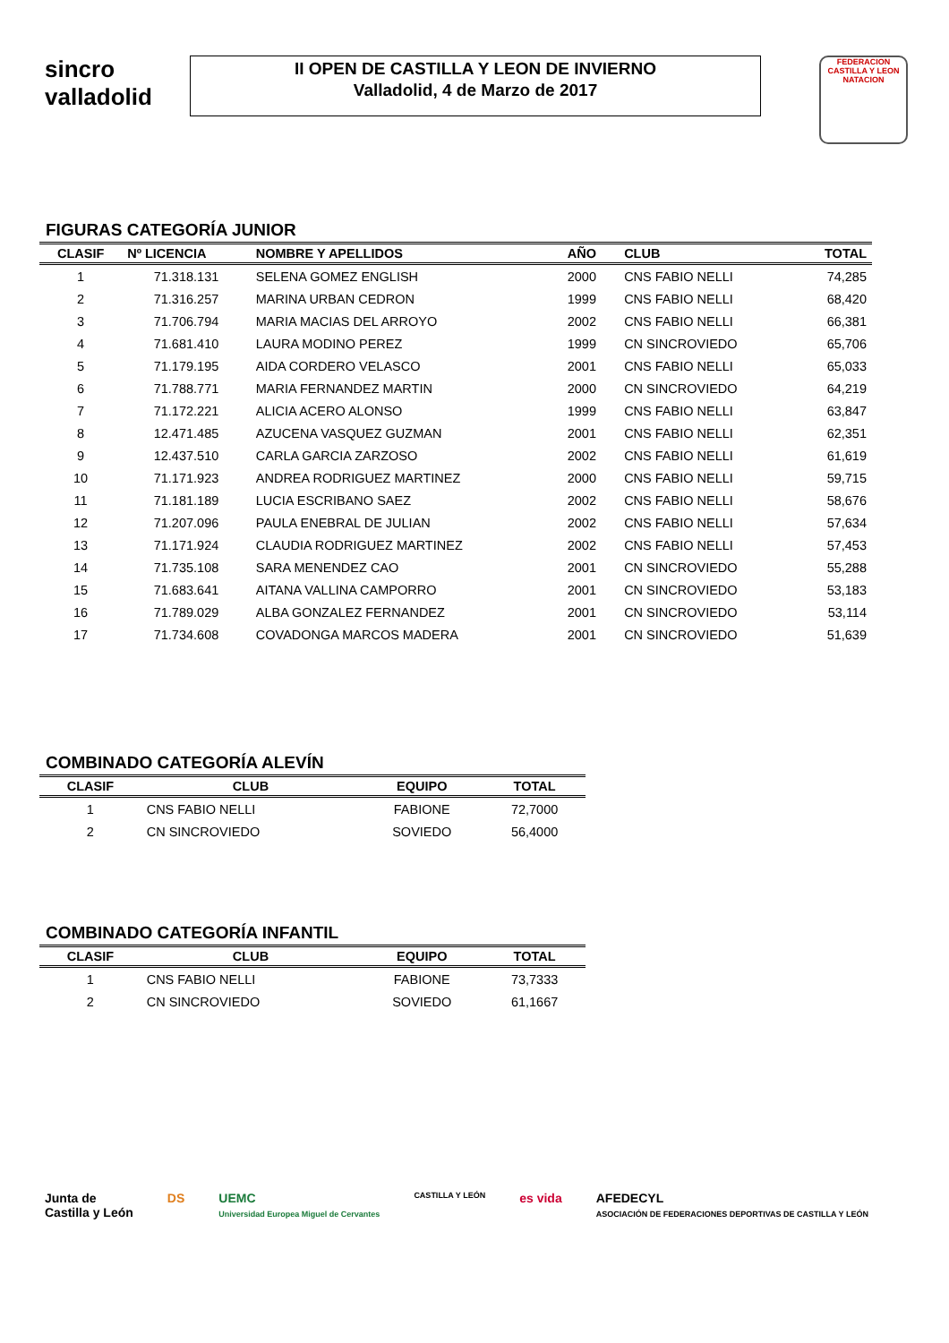sincro
valladolid
II OPEN DE CASTILLA Y LEON DE INVIERNO
Valladolid, 4 de Marzo de 2017
FEDERACION CASTILLA Y LEON NATACION
FIGURAS CATEGORÍA JUNIOR
| CLASIF | Nº LICENCIA | NOMBRE Y APELLIDOS | AÑO | CLUB | TOTAL |
| --- | --- | --- | --- | --- | --- |
| 1 | 71.318.131 | SELENA GOMEZ ENGLISH | 2000 | CNS FABIO NELLI | 74,285 |
| 2 | 71.316.257 | MARINA URBAN CEDRON | 1999 | CNS FABIO NELLI | 68,420 |
| 3 | 71.706.794 | MARIA MACIAS DEL ARROYO | 2002 | CNS FABIO NELLI | 66,381 |
| 4 | 71.681.410 | LAURA MODINO PEREZ | 1999 | CN SINCROVIEDO | 65,706 |
| 5 | 71.179.195 | AIDA CORDERO VELASCO | 2001 | CNS FABIO NELLI | 65,033 |
| 6 | 71.788.771 | MARIA FERNANDEZ MARTIN | 2000 | CN SINCROVIEDO | 64,219 |
| 7 | 71.172.221 | ALICIA ACERO ALONSO | 1999 | CNS FABIO NELLI | 63,847 |
| 8 | 12.471.485 | AZUCENA VASQUEZ GUZMAN | 2001 | CNS FABIO NELLI | 62,351 |
| 9 | 12.437.510 | CARLA GARCIA ZARZOSO | 2002 | CNS FABIO NELLI | 61,619 |
| 10 | 71.171.923 | ANDREA RODRIGUEZ MARTINEZ | 2000 | CNS FABIO NELLI | 59,715 |
| 11 | 71.181.189 | LUCIA ESCRIBANO SAEZ | 2002 | CNS FABIO NELLI | 58,676 |
| 12 | 71.207.096 | PAULA ENEBRAL DE JULIAN | 2002 | CNS FABIO NELLI | 57,634 |
| 13 | 71.171.924 | CLAUDIA RODRIGUEZ MARTINEZ | 2002 | CNS FABIO NELLI | 57,453 |
| 14 | 71.735.108 | SARA MENENDEZ CAO | 2001 | CN SINCROVIEDO | 55,288 |
| 15 | 71.683.641 | AITANA VALLINA CAMPORRO | 2001 | CN SINCROVIEDO | 53,183 |
| 16 | 71.789.029 | ALBA GONZALEZ FERNANDEZ | 2001 | CN SINCROVIEDO | 53,114 |
| 17 | 71.734.608 | COVADONGA MARCOS MADERA | 2001 | CN SINCROVIEDO | 51,639 |
COMBINADO CATEGORÍA ALEVÍN
| CLASIF | CLUB | EQUIPO | TOTAL |
| --- | --- | --- | --- |
| 1 | CNS FABIO NELLI | FABIONE | 72,7000 |
| 2 | CN SINCROVIEDO | SOVIEDO | 56,4000 |
COMBINADO CATEGORÍA INFANTIL
| CLASIF | CLUB | EQUIPO | TOTAL |
| --- | --- | --- | --- |
| 1 | CNS FABIO NELLI | FABIONE | 73,7333 |
| 2 | CN SINCROVIEDO | SOVIEDO | 61,1667 |
Junta de
Castilla y León
DS UEMC
Universidad Europea Miguel de Cervantes
CASTILLA Y LEÓN
es vida AFEDECYL
ASOCIACIÓN DE FEDERACIONES DEPORTIVAS DE CASTILLA Y LEÓN